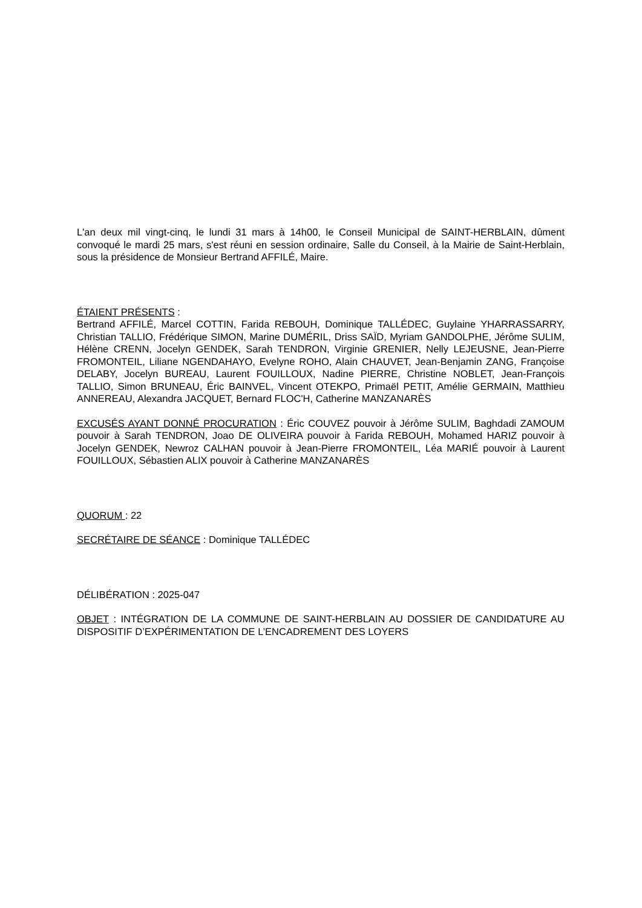L'an deux mil vingt-cinq, le lundi 31 mars à 14h00, le Conseil Municipal de SAINT-HERBLAIN, dûment convoqué le mardi 25 mars, s'est réuni en session ordinaire, Salle du Conseil, à la Mairie de Saint-Herblain, sous la présidence de Monsieur Bertrand AFFILÉ, Maire.
ÉTAIENT PRÉSENTS :
Bertrand AFFILÉ, Marcel COTTIN, Farida REBOUH, Dominique TALLÉDEC, Guylaine YHARRASSARRY, Christian TALLIO, Frédérique SIMON, Marine DUMÉRIL, Driss SAÏD, Myriam GANDOLPHE, Jérôme SULIM, Hélène CRENN, Jocelyn GENDEK, Sarah TENDRON, Virginie GRENIER, Nelly LEJEUSNE, Jean-Pierre FROMONTEIL, Liliane NGENDAHAYO, Evelyne ROHO, Alain CHAUVET, Jean-Benjamin ZANG, Françoise DELABY, Jocelyn BUREAU, Laurent FOUILLOUX, Nadine PIERRE, Christine NOBLET, Jean-François TALLIO, Simon BRUNEAU, Éric BAINVEL, Vincent OTEKPO, Primaël PETIT, Amélie GERMAIN, Matthieu ANNEREAU, Alexandra JACQUET, Bernard FLOC'H, Catherine MANZANARÈS
EXCUSÉS AYANT DONNÉ PROCURATION : Éric COUVEZ pouvoir à Jérôme SULIM, Baghdadi ZAMOUM pouvoir à Sarah TENDRON, Joao DE OLIVEIRA pouvoir à Farida REBOUH, Mohamed HARIZ pouvoir à Jocelyn GENDEK, Newroz CALHAN pouvoir à Jean-Pierre FROMONTEIL, Léa MARIÉ pouvoir à Laurent FOUILLOUX, Sébastien ALIX pouvoir à Catherine MANZANARÈS
QUORUM : 22
SECRÉTAIRE DE SÉANCE : Dominique TALLÉDEC
DÉLIBÉRATION : 2025-047
OBJET : INTÉGRATION DE LA COMMUNE DE SAINT-HERBLAIN AU DOSSIER DE CANDIDATURE AU DISPOSITIF D’EXPÉRIMENTATION DE L’ENCADREMENT DES LOYERS